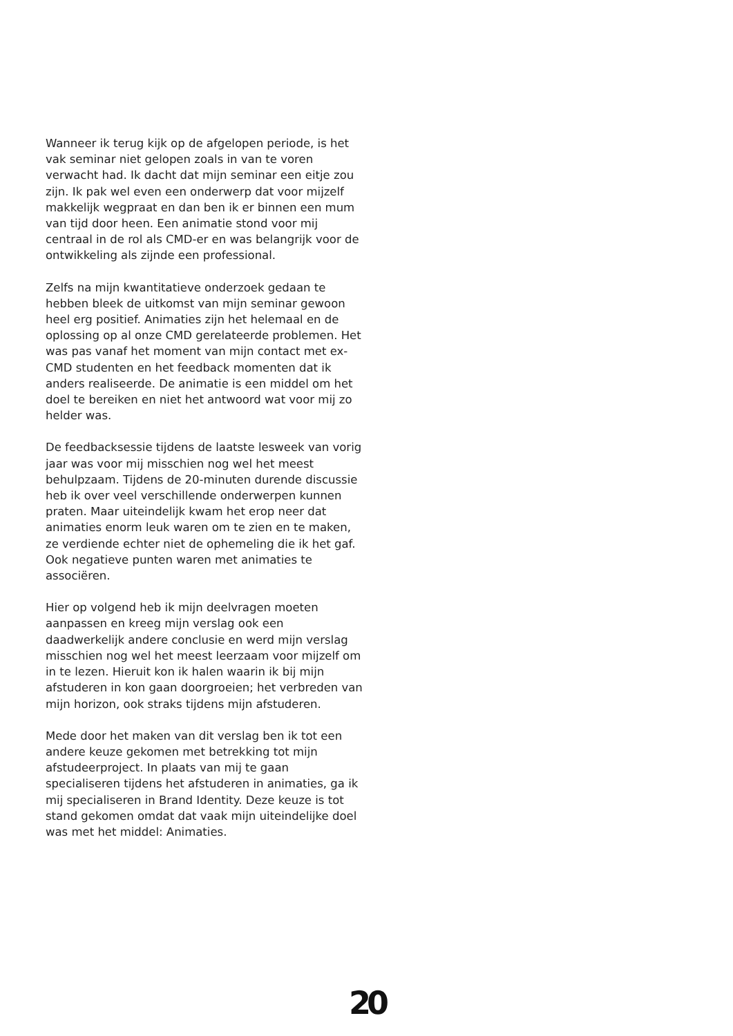Wanneer ik terug kijk op de afgelopen periode, is het vak seminar niet gelopen zoals in van te voren verwacht had. Ik dacht dat mijn seminar een eitje zou zijn. Ik pak wel even een onderwerp dat voor mijzelf makkelijk wegpraat en dan ben ik er binnen een mum van tijd door heen. Een animatie stond voor mij centraal in de rol als CMD-er en was belangrijk voor de ontwikkeling als zijnde een professional.
Zelfs na mijn kwantitatieve onderzoek gedaan te hebben bleek de uitkomst van mijn seminar gewoon heel erg positief. Animaties zijn het helemaal en de oplossing op al onze CMD gerelateerde problemen. Het was pas vanaf het moment van mijn contact met ex-CMD studenten en het feedback momenten dat ik anders realiseerde. De animatie is een middel om het doel te bereiken en niet het antwoord wat voor mij zo helder was.
De feedbacksessie tijdens de laatste lesweek van vorig jaar was voor mij misschien nog wel het meest behulpzaam. Tijdens de 20-minuten durende discussie heb ik over veel verschillende onderwerpen kunnen praten. Maar uiteindelijk kwam het erop neer dat animaties enorm leuk waren om te zien en te maken, ze verdiende echter niet de ophemeling die ik het gaf. Ook negatieve punten waren met animaties te associëren.
Hier op volgend heb ik mijn deelvragen moeten aanpassen en kreeg mijn verslag ook een daadwerkelijk andere conclusie en werd mijn verslag misschien nog wel het meest leerzaam voor mijzelf om in te lezen. Hieruit kon ik halen waarin ik bij mijn afstuderen in kon gaan doorgroeien; het verbreden van mijn horizon, ook straks tijdens mijn afstuderen.
Mede door het maken van dit verslag ben ik tot een andere keuze gekomen met betrekking tot mijn afstudeerproject. In plaats van mij te gaan specialiseren tijdens het afstuderen in animaties, ga ik mij specialiseren in Brand Identity. Deze keuze is tot stand gekomen omdat dat vaak mijn uiteindelijke doel was met het middel: Animaties.
20